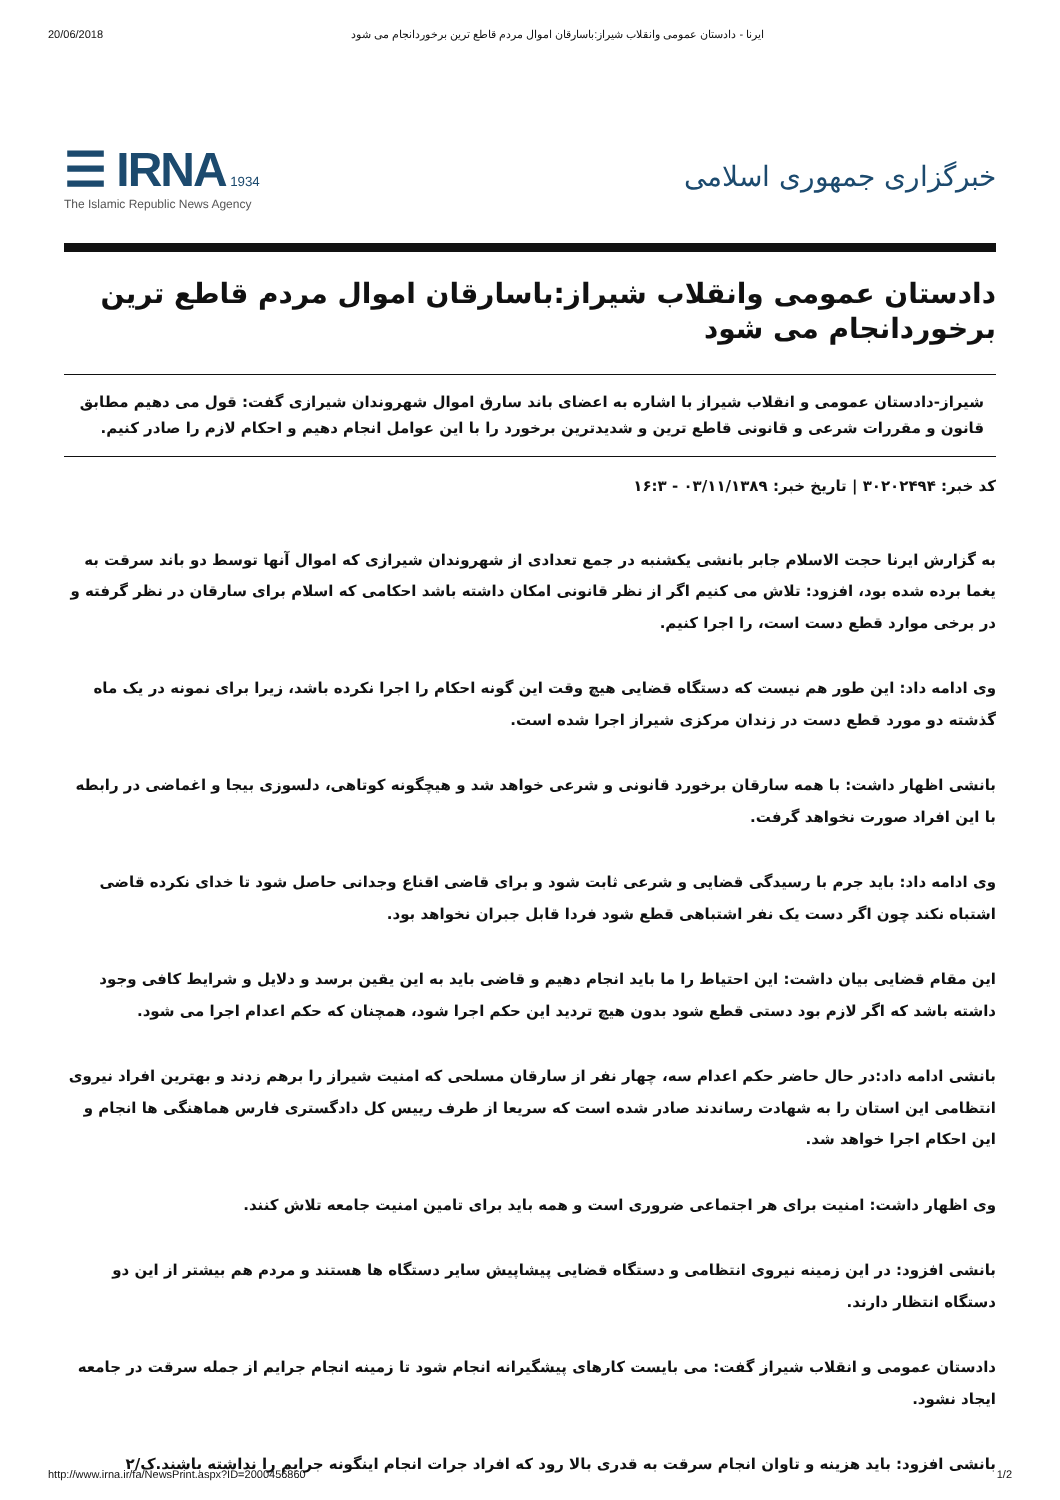20/06/2018 ایرنا - دادستان عمومی وانقلاب شیراز:باسارقان اموال مردم قاطع ترین برخوردانجام می شود
☰ IRNA 1934
The Islamic Republic News Agency
خبرگزاری جمهوری اسلامی
دادستان عمومی وانقلاب شیراز:باسارقان اموال مردم قاطع ترین برخوردانجام می شود
شیراز-دادستان عمومی و انقلاب شیراز با اشاره به اعضای باند سارق اموال شهروندان شیرازی گفت: قول می دهیم مطابق قانون و مقررات شرعی و قانونی قاطع ترین و شدیدترین برخورد را با این عوامل انجام دهیم و احکام لازم را صادر کنیم.
کد خبر: ۳۰۲۰۲۴۹۴ | تاریخ خبر: ۰۳/۱۱/۱۳۸۹ - ۱۶:۳
به گزارش ایرنا حجت الاسلام جابر بانشی یکشنبه در جمع تعدادی از شهروندان شیرازی که اموال آنها توسط دو باند سرقت به یغما برده شده بود، افزود: تلاش می کنیم اگر از نظر قانونی امکان داشته باشد احکامی که اسلام برای سارقان در نظر گرفته و در برخی موارد قطع دست است، را اجرا کنیم.
وی ادامه داد: این طور هم نیست که دستگاه قضایی هیچ وقت این گونه احکام را اجرا نکرده باشد، زیرا برای نمونه در یک ماه گذشته دو مورد قطع دست در زندان مرکزی شیراز اجرا شده است.
بانشی اظهار داشت: با همه سارقان برخورد قانونی و شرعی خواهد شد و هیچگونه کوتاهی، دلسوزی بیجا و اغماضی در رابطه با این افراد صورت نخواهد گرفت.
وی ادامه داد: باید جرم با رسیدگی قضایی و شرعی ثابت شود و برای قاضی اقناع وجدانی حاصل شود تا خدای نکرده قاضی اشتباه نکند چون اگر دست یک نفر اشتباهی قطع شود فردا قابل جبران نخواهد بود.
این مقام قضایی بیان داشت: این احتیاط را ما باید انجام دهیم و قاضی باید به این یقین برسد و دلایل و شرایط کافی وجود داشته باشد که اگر لازم بود دستی قطع شود بدون هیچ تردید این حکم اجرا شود، همچنان که حکم اعدام اجرا می شود.
بانشی ادامه داد:در حال حاضر حکم اعدام سه، چهار نفر از سارقان مسلحی که امنیت شیراز را برهم زدند و بهترین افراد نیروی انتظامی این استان را به شهادت رساندند صادر شده است که سریعا از طرف رییس کل دادگستری فارس هماهنگی ها انجام و این احکام اجرا خواهد شد.
وی اظهار داشت: امنیت برای هر اجتماعی ضروری است و همه باید برای تامین امنیت جامعه تلاش کنند.
بانشی افزود: در این زمینه نیروی انتظامی و دستگاه قضایی پیشاپیش سایر دستگاه ها هستند و مردم هم بیشتر از این دو دستگاه انتظار دارند.
دادستان عمومی و انقلاب شیراز گفت: می بایست کارهای پیشگیرانه انجام شود تا زمینه انجام جرایم از جمله سرقت در جامعه ایجاد نشود.
بانشی افزود: باید هزینه و تاوان انجام سرقت به قدری بالا رود که افراد جرات انجام اینگونه جرایم را نداشته باشند.ک/۲
http://www.irna.ir/fa/NewsPrint.aspx?ID=2000456860 1/2